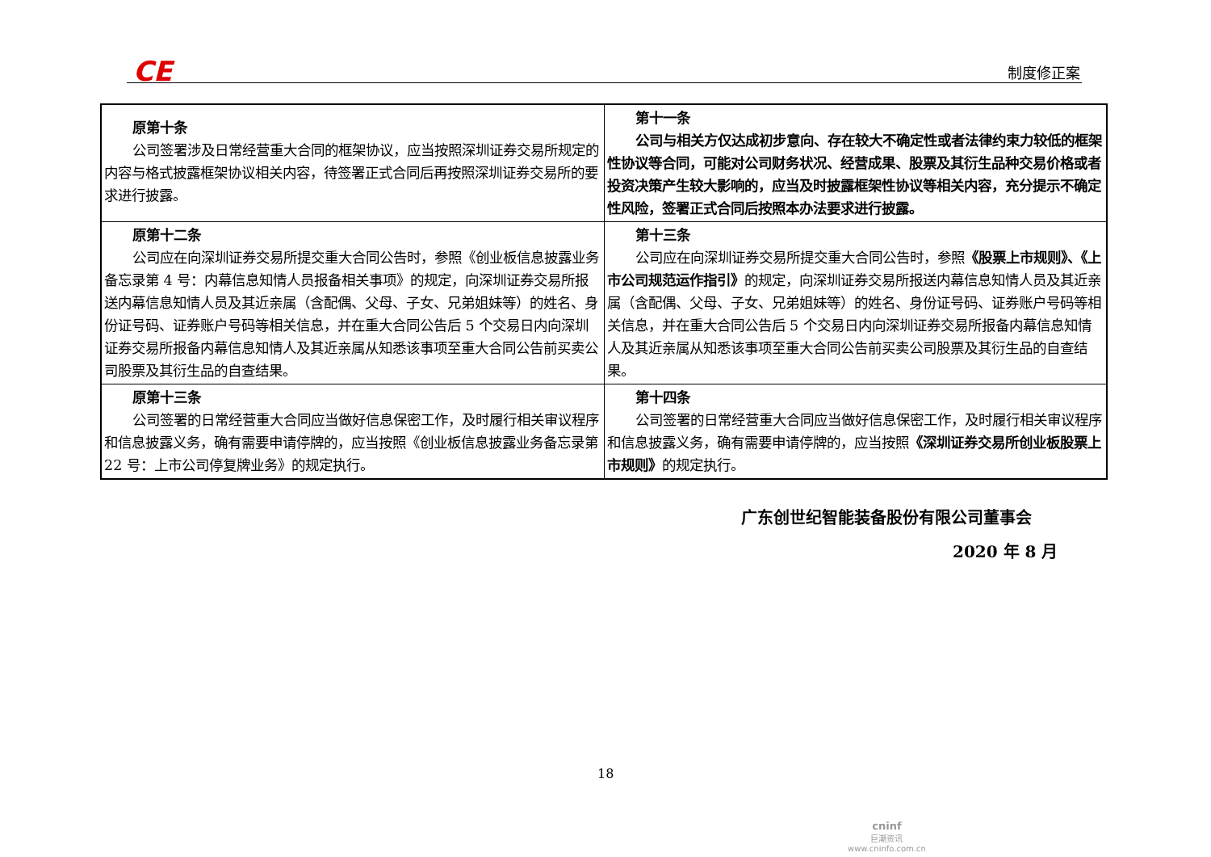CE 制度修正案
| 原第十条 公司签署涉及日常经营重大合同的框架协议，应当按照深圳证券交易所规定的内容与格式披露框架协议相关内容，待签署正式合同后再按照深圳证券交易所的要求进行披露。 | 第十一条 公司与相关方仅达成初步意向、存在较大不确定性或者法律约束力较低的框架性协议等合同，可能对公司财务状况、经营成果、股票及其衍生品种交易价格或者投资决策产生较大影响的，应当及时披露框架性协议等相关内容，充分提示不确定性风险，签署正式合同后按照本办法要求进行披露。 |
| 原第十二条 公司应在向深圳证券交易所提交重大合同公告时，参照《创业板信息披露业务备忘录第 4 号：内幕信息知情人员报备相关事项》的规定，向深圳证券交易所报送内幕信息知情人员及其近亲属（含配偶、父母、子女、兄弟姐妹等）的姓名、身份证号码、证券账户号码等相关信息，并在重大合同公告后 5 个交易日内向深圳证券交易所报备内幕信息知情人及其近亲属从知悉该事项至重大合同公告前买卖公司股票及其衍生品的自查结果。 | 第十三条 公司应在向深圳证券交易所提交重大合同公告时，参照 《股票上市规则》、《上市公司规范运作指引》 的规定，向深圳证券交易所报送内幕信息知情人员及其近亲属（含配偶、父母、子女、兄弟姐妹等）的姓名、身份证号码、证券账户号码等相关信息，并在重大合同公告后 5 个交易日内向深圳证券交易所报备内幕信息知情人及其近亲属从知悉该事项至重大合同公告前买卖公司股票及其衍生品的自查结果。 |
| 原第十三条 公司签署的日常经营重大合同应当做好信息保密工作，及时履行相关审议程序和信息披露义务，确有需要申请停牌的，应当按照《创业板信息披露业务备忘录第 22 号：上市公司停复牌业务》的规定执行。 | 第十四条 公司签署的日常经营重大合同应当做好信息保密工作，及时履行相关审议程序和信息披露义务，确有需要申请停牌的，应当按照 《深圳证券交易所创业板股票上市规则》 的规定执行。 |
广东创世纪智能装备股份有限公司董事会
2020 年 8 月
18
cninf
巨潮资讯
www.cninfo.com.cn